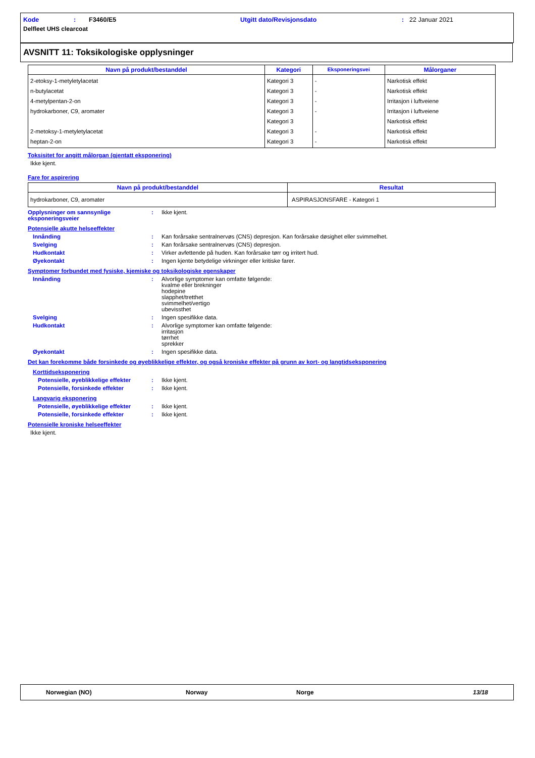Kode: F3460/E5 Utgitt dato/Revisjonsdato: 22 Januar 2021
Delfleet UHS clearcoat
AVSNITT 11: Toksikologiske opplysninger
| Navn på produkt/bestanddel | Kategori | Eksponeringsvei | Målorganer |
| --- | --- | --- | --- |
| 2-etoksy-1-metyletylacetat n-butylacetat 4-metylpentan-2-on hydrokarboner, C9, aromater 2-metoksy-1-metyletylacetat heptan-2-on | Kategori 3 Kategori 3 Kategori 3 Kategori 3 Kategori 3 Kategori 3 Kategori 3 | - - - - - - | Narkotisk effekt Narkotisk effekt Irritasjon i luftveiene Irritasjon i luftveiene Narkotisk effekt Narkotisk effekt Narkotisk effekt |
Toksisitet for angitt målorgan (gjentatt eksponering)
Ikke kjent.
Fare for aspirering
| Navn på produkt/bestanddel | Resultat |
| --- | --- |
| hydrokarboner, C9, aromater | ASPIRASJONSFARE - Kategori 1 |
Opplysninger om sannsynlige eksponeringsveier
: Ikke kjent.
Potensielle akutte helseeffekter
Innånding : Kan forårsake sentralnervøs (CNS) depresjon. Kan forårsake døsighet eller svimmelhet.
Svelging : Kan forårsake sentralnervøs (CNS) depresjon.
Hudkontakt : Virker avfettende på huden. Kan forårsake tørr og irritert hud.
Øyekontakt : Ingen kjente betydelige virkninger eller kritiske farer.
Symptomer forbundet med fysiske, kjemiske og toksikologiske egenskaper
Innånding : Alvorlige symptomer kan omfatte følgende:
kvalme eller brekninger
hodepine
slapphet/tretthet
svimmelhet/vertigo
ubevissthet
Svelging : Ingen spesifikke data.
Hudkontakt : Alvorlige symptomer kan omfatte følgende:
irritasjon
tørrhet
sprekker
Øyekontakt : Ingen spesifikke data.
Det kan forekomme både forsinkede og øyeblikkelige effekter, og også kroniske effekter på grunn av kort- og langtidseksponering
Korttidseksponering
Potensielle, øyeblikkelige effekter
: Ikke kjent.
Potensielle, forsinkede effekter : Ikke kjent.
Langvarig eksponering
Potensielle, øyeblikkelige effekter
: Ikke kjent.
Potensielle, forsinkede effekter : Ikke kjent.
Potensielle kroniske helseeffekter
Ikke kjent.
Norwegian (NO) Norway Norge 13/18